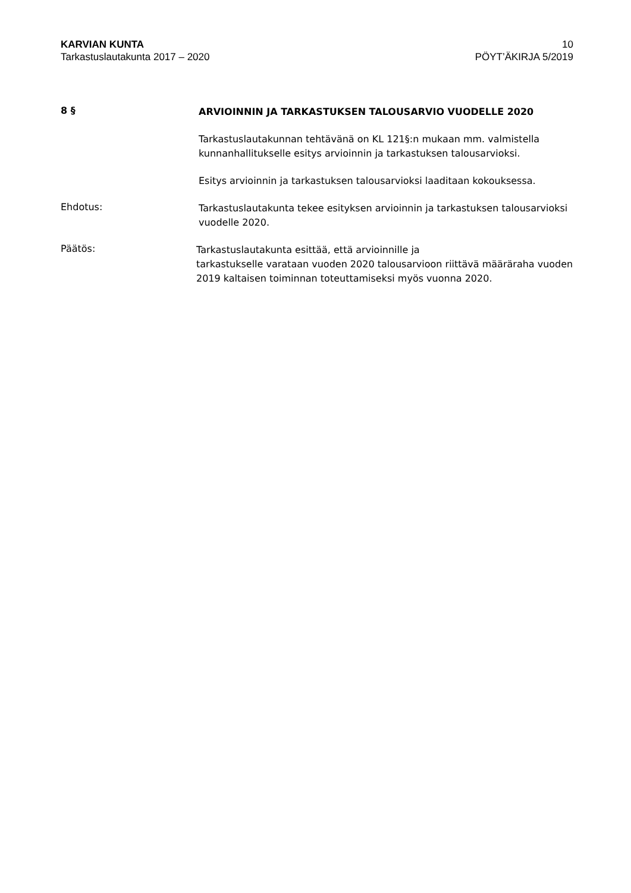KARVIAN KUNTA
Tarkastuslautakunta 2017 – 2020
10
PÖYT’ÄKIRJA 5/2019
8 §
ARVIOINNIN JA TARKASTUKSEN TALOUSARVIO VUODELLE 2020
Tarkastuslautakunnan tehtävänä on KL 121§:n mukaan mm. valmistella kunnanhallitukselle esitys arvioinnin ja tarkastuksen talousarvioksi.
Esitys arvioinnin ja tarkastuksen talousarvioksi laaditaan kokouksessa.
Ehdotus:
Tarkastuslautakunta tekee esityksen arvioinnin ja tarkastuksen talousarvioksi vuodelle 2020.
Päätös:
Tarkastuslautakunta esittää, että arvioinnille ja
tarkastukselle varataan vuoden 2020 talousarvioon riittävä määräraha vuoden 2019 kaltaisen toiminnan toteuttamiseksi myös vuonna 2020.